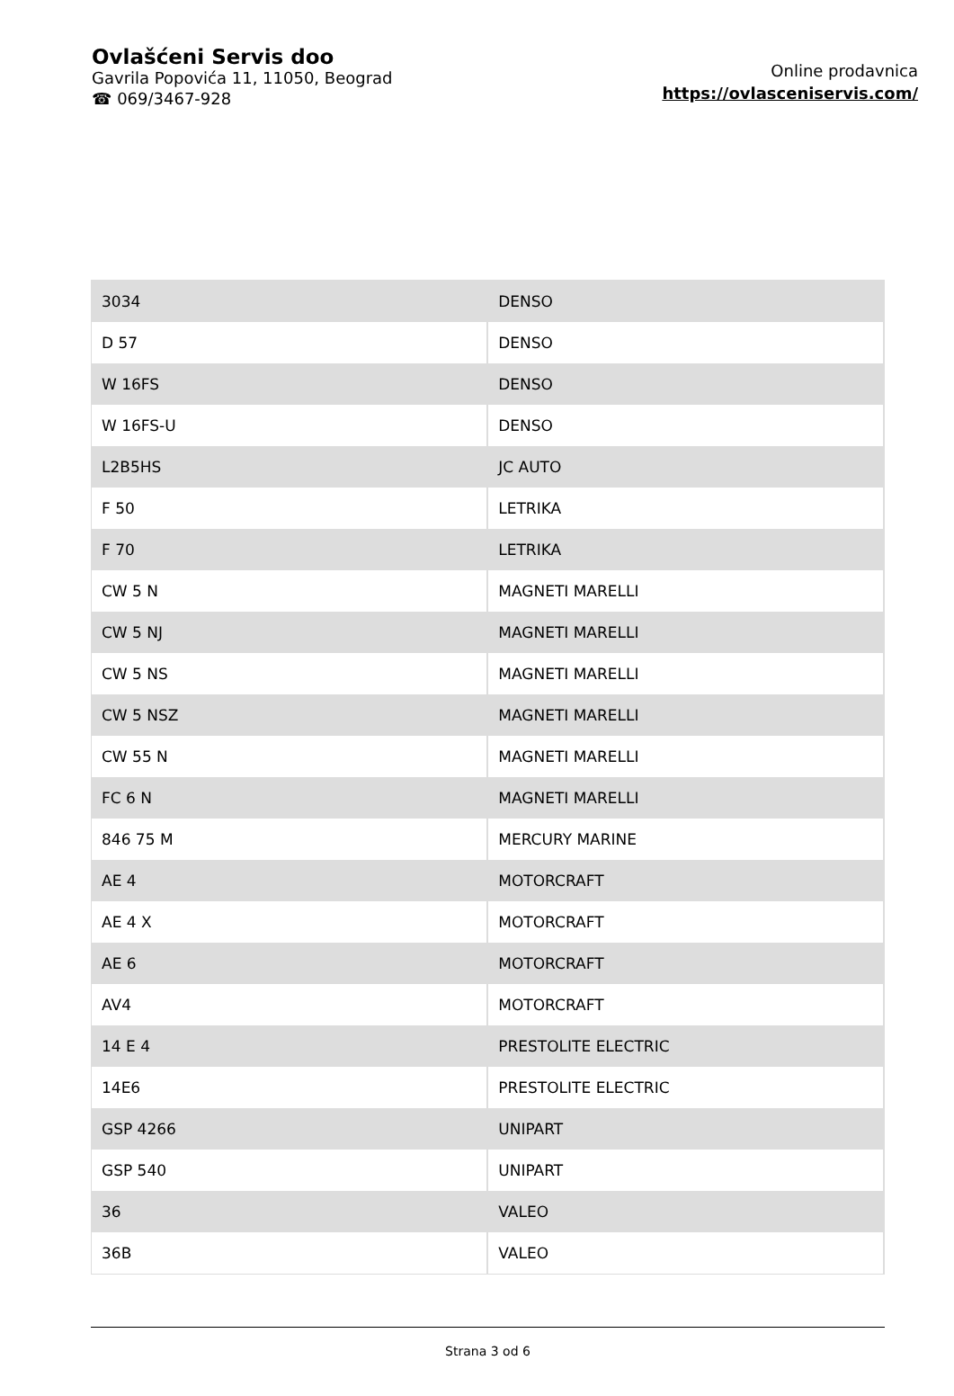Ovlašćeni Servis doo
Gavrila Popovića 11, 11050, Beograd
☎ 069/3467-928
Online prodavnica
https://ovlasceniservis.com/
| 3034 | DENSO |
| D 57 | DENSO |
| W 16FS | DENSO |
| W 16FS-U | DENSO |
| L2B5HS | JC AUTO |
| F 50 | LETRIKA |
| F 70 | LETRIKA |
| CW 5 N | MAGNETI MARELLI |
| CW 5 NJ | MAGNETI MARELLI |
| CW 5 NS | MAGNETI MARELLI |
| CW 5 NSZ | MAGNETI MARELLI |
| CW 55 N | MAGNETI MARELLI |
| FC 6 N | MAGNETI MARELLI |
| 846 75 M | MERCURY MARINE |
| AE 4 | MOTORCRAFT |
| AE 4 X | MOTORCRAFT |
| AE 6 | MOTORCRAFT |
| AV4 | MOTORCRAFT |
| 14 E 4 | PRESTOLITE ELECTRIC |
| 14E6 | PRESTOLITE ELECTRIC |
| GSP 4266 | UNIPART |
| GSP 540 | UNIPART |
| 36 | VALEO |
| 36B | VALEO |
Strana 3 od 6